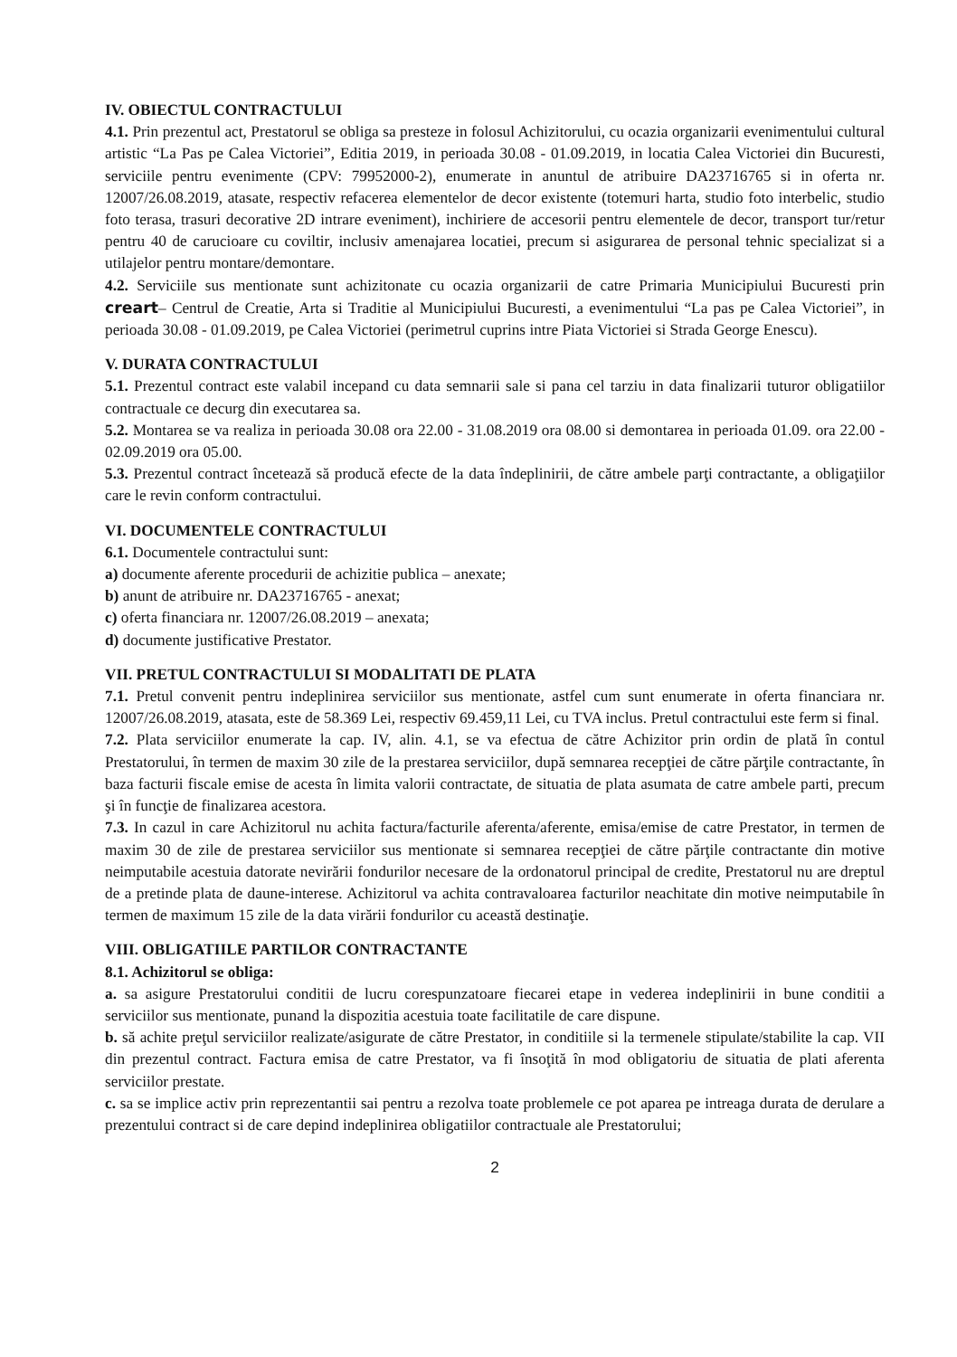IV. OBIECTUL CONTRACTULUI
4.1. Prin prezentul act, Prestatorul se obliga sa presteze in folosul Achizitorului, cu ocazia organizarii evenimentului cultural artistic “La Pas pe Calea Victoriei”, Editia 2019, in perioada 30.08 - 01.09.2019, in locatia Calea Victoriei din Bucuresti, serviciile pentru evenimente (CPV: 79952000-2), enumerate in anuntul de atribuire DA23716765 si in oferta nr. 12007/26.08.2019, atasate, respectiv refacerea elementelor de decor existente (totemuri harta, studio foto interbelic, studio foto terasa, trasuri decorative 2D intrare eveniment), inchiriere de accesorii pentru elementele de decor, transport tur/retur pentru 40 de carucioare cu coviltir, inclusiv amenajarea locatiei, precum si asigurarea de personal tehnic specializat si a utilajelor pentru montare/demontare.
4.2. Serviciile sus mentionate sunt achizitonate cu ocazia organizarii de catre Primaria Municipiului Bucuresti prin creart– Centrul de Creatie, Arta si Traditie al Municipiului Bucuresti, a evenimentului “La pas pe Calea Victoriei”, in perioada 30.08 - 01.09.2019, pe Calea Victoriei (perimetrul cuprins intre Piata Victoriei si Strada George Enescu).
V. DURATA CONTRACTULUI
5.1. Prezentul contract este valabil incepand cu data semnarii sale si pana cel tarziu in data finalizarii tuturor obligatiilor contractuale ce decurg din executarea sa.
5.2. Montarea se va realiza in perioada 30.08 ora 22.00 - 31.08.2019 ora 08.00 si demontarea in perioada 01.09. ora 22.00 - 02.09.2019 ora 05.00.
5.3. Prezentul contract încetează să producă efecte de la data îndeplinirii, de către ambele parţi contractante, a obligaţiilor care le revin conform contractului.
VI. DOCUMENTELE CONTRACTULUI
6.1. Documentele contractului sunt:
a) documente aferente procedurii de achizitie publica – anexate;
b) anunt de atribuire nr. DA23716765 - anexat;
c) oferta financiara nr. 12007/26.08.2019 – anexata;
d) documente justificative Prestator.
VII. PRETUL CONTRACTULUI SI MODALITATI DE PLATA
7.1. Pretul convenit pentru indeplinirea serviciilor sus mentionate, astfel cum sunt enumerate in oferta financiara nr. 12007/26.08.2019, atasata, este de 58.369 Lei, respectiv 69.459,11 Lei, cu TVA inclus. Pretul contractului este ferm si final.
7.2. Plata serviciilor enumerate la cap. IV, alin. 4.1, se va efectua de către Achizitor prin ordin de plată în contul Prestatorului, în termen de maxim 30 zile de la prestarea serviciilor, după semnarea recepţiei de către părţile contractante, în baza facturii fiscale emise de acesta în limita valorii contractate, de situatia de plata asumata de catre ambele parti, precum şi în funcţie de finalizarea acestora.
7.3. In cazul in care Achizitorul nu achita factura/facturile aferenta/aferente, emisa/emise de catre Prestator, in termen de maxim 30 de zile de prestarea serviciilor sus mentionate si semnarea recepţiei de către părţile contractante din motive neimputabile acestuia datorate nevirării fondurilor necesare de la ordonatorul principal de credite, Prestatorul nu are dreptul de a pretinde plata de daune-interese. Achizitorul va achita contravaloarea facturilor neachitate din motive neimputabile în termen de maximum 15 zile de la data virării fondurilor cu această destinaţie.
VIII. OBLIGATIILE PARTILOR CONTRACTANTE
8.1. Achizitorul se obliga:
a. sa asigure Prestatorului conditii de lucru corespunzatoare fiecarei etape in vederea indeplinirii in bune conditii a serviciilor sus mentionate, punand la dispozitia acestuia toate facilitatile de care dispune.
b. să achite preţul serviciilor realizate/asigurate de către Prestator, in conditiile si la termenele stipulate/stabilite la cap. VII din prezentul contract. Factura emisa de catre Prestator, va fi însoţită în mod obligatoriu de situatia de plati aferenta serviciilor prestate.
c. sa se implice activ prin reprezentantii sai pentru a rezolva toate problemele ce pot aparea pe intreaga durata de derulare a prezentului contract si de care depind indeplinirea obligatiilor contractuale ale Prestatorului;
2